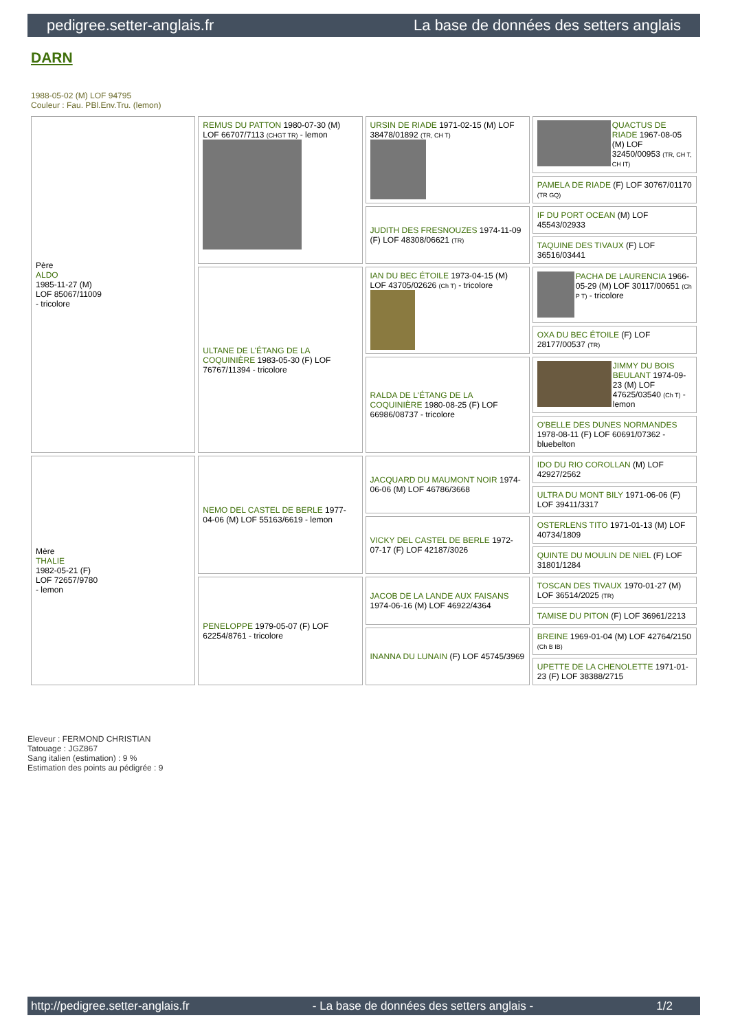pedigree.setter-anglais.fr La base de données des setters anglais
DARN
1988-05-02 (M) LOF 94795
Couleur : Fau. PBl.Env.Tru. (lemon)
| Père ALDO 1985-11-27 (M) LOF 85067/11009 - tricolore | REMUS DU PATTON 1980-07-30 (M) LOF 66707/7113 (CHGT TR) - lemon | URSIN DE RIADE 1971-02-15 (M) LOF 38478/01892 (TR, CH T) | QUACTUS DE RIADE 1967-08-05 (M) LOF 32450/00953 (TR, CH T, CH IT) |
| | | | PAMELA DE RIADE (F) LOF 30767/01170 (TR GQ) |
| | | JUDITH DES FRESNOUZES 1974-11-09 (F) LOF 48308/06621 (TR) | IF DU PORT OCEAN (M) LOF 45543/02933 |
| | | | TAQUINE DES TIVAUX (F) LOF 36516/03441 |
| | ULTANE DE L'ÉTANG DE LA COQUINIÈRE 1983-05-30 (F) LOF 76767/11394 - tricolore | IAN DU BEC ÉTOILE 1973-04-15 (M) LOF 43705/02626 (Ch T) - tricolore | PACHA DE LAURENCIA 1966-05-29 (M) LOF 30117/00651 (Ch P T) - tricolore |
| | | | OXA DU BEC ÉTOILE (F) LOF 28177/00537 (TR) |
| | | RALDA DE L'ÉTANG DE LA COQUINIÈRE 1980-08-25 (F) LOF 66986/08737 - tricolore | JIMMY DU BOIS BEULANT 1974-09-23 (M) LOF 47625/03540 (Ch T) - lemon |
| | | | O'BELLE DES DUNES NORMANDES 1978-08-11 (F) LOF 60691/07362 - bluebelton |
| Mère THALIE 1982-05-21 (F) LOF 72657/9780 - lemon | NEMO DEL CASTEL DE BERLE 1977-04-06 (M) LOF 55163/6619 - lemon | JACQUARD DU MAUMONT NOIR 1974-06-06 (M) LOF 46786/3668 | IDO DU RIO COROLLAN (M) LOF 42927/2562 |
| | | | ULTRA DU MONT BILY 1971-06-06 (F) LOF 39411/3317 |
| | | VICKY DEL CASTEL DE BERLE 1972-07-17 (F) LOF 42187/3026 | OSTERLENS TITO 1971-01-13 (M) LOF 40734/1809 |
| | | | QUINTE DU MOULIN DE NIEL (F) LOF 31801/1284 |
| | PENELOPPE 1979-05-07 (F) LOF 62254/8761 - tricolore | JACOB DE LA LANDE AUX FAISANS 1974-06-16 (M) LOF 46922/4364 | TOSCAN DES TIVAUX 1970-01-27 (M) LOF 36514/2025 (TR) |
| | | | TAMISE DU PITON (F) LOF 36961/2213 |
| | | INANNA DU LUNAIN (F) LOF 45745/3969 | BREINE 1969-01-04 (M) LOF 42764/2150 (Ch B IB) |
| | | | UPETTE DE LA CHENOLETTE 1971-01-23 (F) LOF 38388/2715 |
Eleveur : FERMOND CHRISTIAN
Tatouage : JGZ867
Sang italien (estimation) : 9 %
Estimation des points au pédigrée : 9
http://pedigree.setter-anglais.fr - La base de données des setters anglais - 1/2